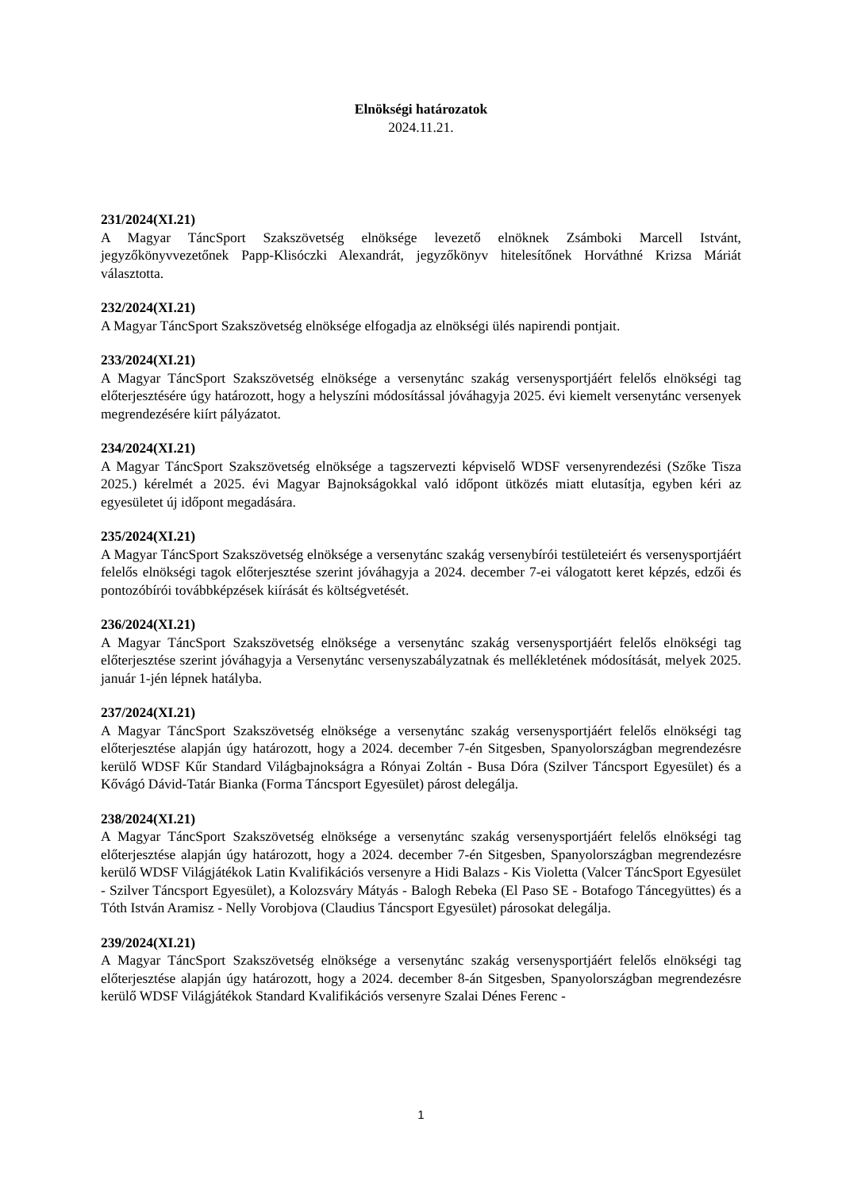Elnökségi határozatok
2024.11.21.
231/2024(XI.21)
A Magyar TáncSport Szakszövetség elnöksége levezető elnöknek Zsámboki Marcell Istvánt, jegyzőkönyvvezetőnek Papp-Klisóczki Alexandrát, jegyzőkönyv hitelesítőnek Horváthné Krizsa Máriát választotta.
232/2024(XI.21)
A Magyar TáncSport Szakszövetség elnöksége elfogadja az elnökségi ülés napirendi pontjait.
233/2024(XI.21)
A Magyar TáncSport Szakszövetség elnöksége a versenytánc szakág versenysportjáért felelős elnökségi tag előterjesztésére úgy határozott, hogy a helyszíni módosítással jóváhagyja 2025. évi kiemelt versenytánc versenyek megrendezésére kiírt pályázatot.
234/2024(XI.21)
A Magyar TáncSport Szakszövetség elnöksége a tagszervezti képviselő WDSF versenyrendezési (Szőke Tisza 2025.) kérelmét a 2025. évi Magyar Bajnokságokkal való időpont ütközés miatt elutasítja, egyben kéri az egyesületet új időpont megadására.
235/2024(XI.21)
A Magyar TáncSport Szakszövetség elnöksége a versenytánc szakág versenybírói testületeiért és versenysportjáért felelős elnökségi tagok előterjesztése szerint jóváhagyja a 2024. december 7-ei válogatott keret képzés, edzői és pontozóbírói továbbképzések kiírását és költségvetését.
236/2024(XI.21)
A Magyar TáncSport Szakszövetség elnöksége a versenytánc szakág versenysportjáért felelős elnökségi tag előterjesztése szerint jóváhagyja a Versenytánc versenyszabályzatnak és mellékletének módosítását, melyek 2025. január 1-jén lépnek hatályba.
237/2024(XI.21)
A Magyar TáncSport Szakszövetség elnöksége a versenytánc szakág versenysportjáért felelős elnökségi tag előterjesztése alapján úgy határozott, hogy a 2024. december 7-én Sitgesben, Spanyolországban megrendezésre kerülő WDSF Kűr Standard Világbajnokságra a Rónyai Zoltán - Busa Dóra (Szilver Táncsport Egyesület) és a Kővágó Dávid-Tatár Bianka (Forma Táncsport Egyesület) párost delegálja.
238/2024(XI.21)
A Magyar TáncSport Szakszövetség elnöksége a versenytánc szakág versenysportjáért felelős elnökségi tag előterjesztése alapján úgy határozott, hogy a 2024. december 7-én Sitgesben, Spanyolországban megrendezésre kerülő WDSF Világjátékok Latin Kvalifikációs versenyre a Hidi Balazs - Kis Violetta (Valcer TáncSport Egyesület - Szilver Táncsport Egyesület), a Kolozsváry Mátyás - Balogh Rebeka (El Paso SE - Botafogo Táncegyüttes) és a Tóth István Aramisz - Nelly Vorobjova (Claudius Táncsport Egyesület) párosokat delegálja.
239/2024(XI.21)
A Magyar TáncSport Szakszövetség elnöksége a versenytánc szakág versenysportjáért felelős elnökségi tag előterjesztése alapján úgy határozott, hogy a 2024. december 8-án Sitgesben, Spanyolországban megrendezésre kerülő WDSF Világjátékok Standard Kvalifikációs versenyre Szalai Dénes Ferenc -
1